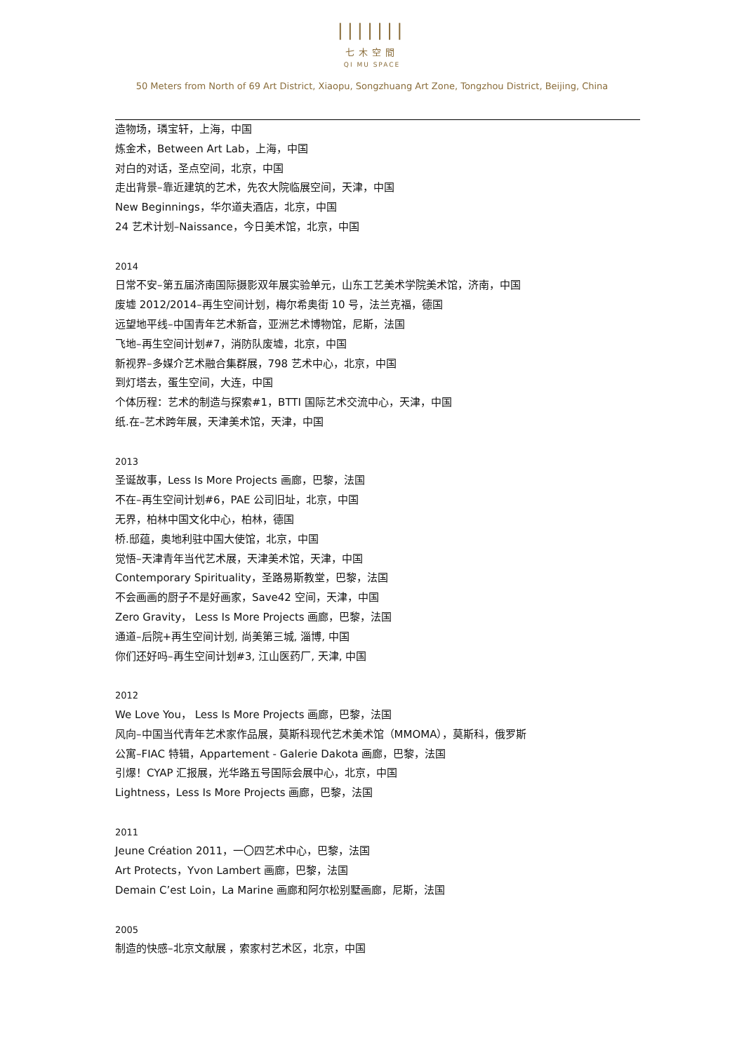|||||||
七木空間
QI MU SPACE
50 Meters from North of 69 Art District, Xiaopu, Songzhuang Art Zone, Tongzhou District, Beijing, China
造物场，璘宝轩，上海，中国
炼金术，Between Art Lab，上海，中国
对白的对话，圣点空间，北京，中国
走出背景–靠近建筑的艺术，先农大院临展空间，天津，中国
New Beginnings，华尔道夫酒店，北京，中国
24 艺术计划–Naissance，今日美术馆，北京，中国
2014
日常不安–第五届济南国际摄影双年展实验单元，山东工艺美术学院美术馆，济南，中国
废墟 2012/2014–再生空间计划，梅尔希奥街 10 号，法兰克福，德国
远望地平线–中国青年艺术新音，亚洲艺术博物馆，尼斯，法国
飞地–再生空间计划#7，消防队废墟，北京，中国
新视界–多媒介艺术融合集群展，798 艺术中心，北京，中国
到灯塔去，蛋生空间，大连，中国
个体历程：艺术的制造与探索#1，BTTI 国际艺术交流中心，天津，中国
纸.在–艺术跨年展，天津美术馆，天津，中国
2013
圣诞故事，Less Is More Projects 画廊，巴黎，法国
不在–再生空间计划#6，PAE 公司旧址，北京，中国
无界，柏林中国文化中心，柏林，德国
桥.邸蕴，奥地利驻中国大使馆，北京，中国
觉悟–天津青年当代艺术展，天津美术馆，天津，中国
Contemporary Spirituality，圣路易斯教堂，巴黎，法国
不会画画的厨子不是好画家，Save42 空间，天津，中国
Zero Gravity， Less Is More Projects 画廊，巴黎，法国
通道–后院+再生空间计划, 尚美第三城, 淄博, 中国
你们还好吗–再生空间计划#3, 江山医药厂, 天津, 中国
2012
We Love You， Less Is More Projects 画廊，巴黎，法国
风向–中国当代青年艺术家作品展，莫斯科现代艺术美术馆（MMOMA），莫斯科，俄罗斯
公寓–FIAC 特辑，Appartement - Galerie Dakota 画廊，巴黎，法国
引爆！CYAP 汇报展，光华路五号国际会展中心，北京，中国
Lightness，Less Is More Projects 画廊，巴黎，法国
2011
Jeune Création 2011，一〇四艺术中心，巴黎，法国
Art Protects，Yvon Lambert 画廊，巴黎，法国
Demain C’est Loin，La Marine 画廊和阿尔松别墅画廊，尼斯，法国
2005
制造的快感–北京文献展 ，索家村艺术区，北京，中国